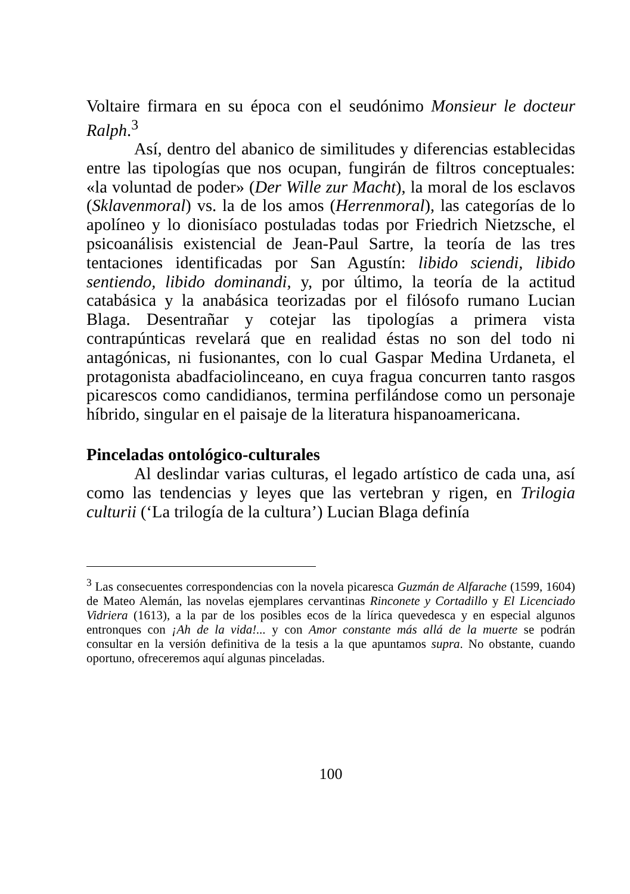Voltaire firmara en su época con el seudónimo Monsieur le docteur Ralph.<sup>3</sup>
Así, dentro del abanico de similitudes y diferencias establecidas entre las tipologías que nos ocupan, fungirán de filtros conceptuales: «la voluntad de poder» (Der Wille zur Macht), la moral de los esclavos (Sklavenmoral) vs. la de los amos (Herrenmoral), las categorías de lo apolíneo y lo dionisíaco postuladas todas por Friedrich Nietzsche, el psicoanálisis existencial de Jean-Paul Sartre, la teoría de las tres tentaciones identificadas por San Agustín: libido sciendi, libido sentiendo, libido dominandi, y, por último, la teoría de la actitud catabásica y la anabásica teorizadas por el filósofo rumano Lucian Blaga. Desentrañar y cotejar las tipologías a primera vista contrapúnticas revelará que en realidad éstas no son del todo ni antagónicas, ni fusionantes, con lo cual Gaspar Medina Urdaneta, el protagonista abadfaciolinceano, en cuya fragua concurren tanto rasgos picarescos como candidianos, termina perfilándose como un personaje híbrido, singular en el paisaje de la literatura hispanoamericana.
Pinceladas ontológico-culturales
Al deslindar varias culturas, el legado artístico de cada una, así como las tendencias y leyes que las vertebran y rigen, en Trilogia culturii (‘La trilogía de la cultura’) Lucian Blaga definía
<sup>3</sup> Las consecuentes correspondencias con la novela picaresca Guzmán de Alfarache (1599, 1604) de Mateo Alemán, las novelas ejemplares cervantinas Rinconete y Cortadillo y El Licenciado Vidriera (1613), a la par de los posibles ecos de la lírica quevedesca y en especial algunos entronques con ¡Ah de la vida!... y con Amor constante más allá de la muerte se podrán consultar en la versión definitiva de la tesis a la que apuntamos supra. No obstante, cuando oportuno, ofreceremos aquí algunas pinceladas.
100